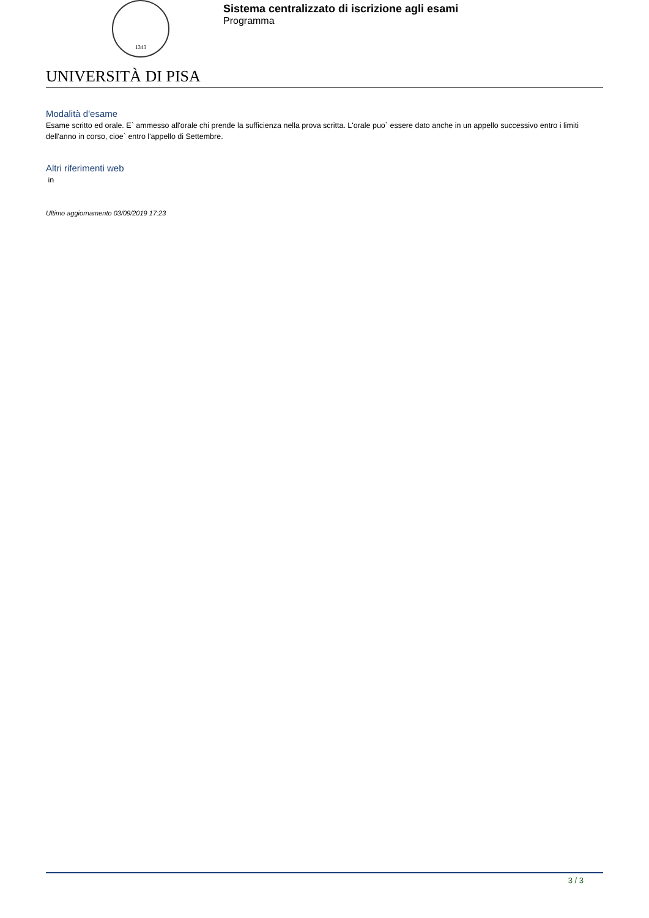1343
Sistema centralizzato di iscrizione agli esami
Programma
UNIVERSITÀ DI PISA
Modalità d'esame
Esame scritto ed orale. E` ammesso all'orale chi prende la sufficienza nella prova scritta. L'orale puo` essere dato anche in un appello successivo entro i limiti dell'anno in corso, cioe` entro l'appello di Settembre.
Altri riferimenti web
in
Ultimo aggiornamento 03/09/2019 17:23
3 / 3